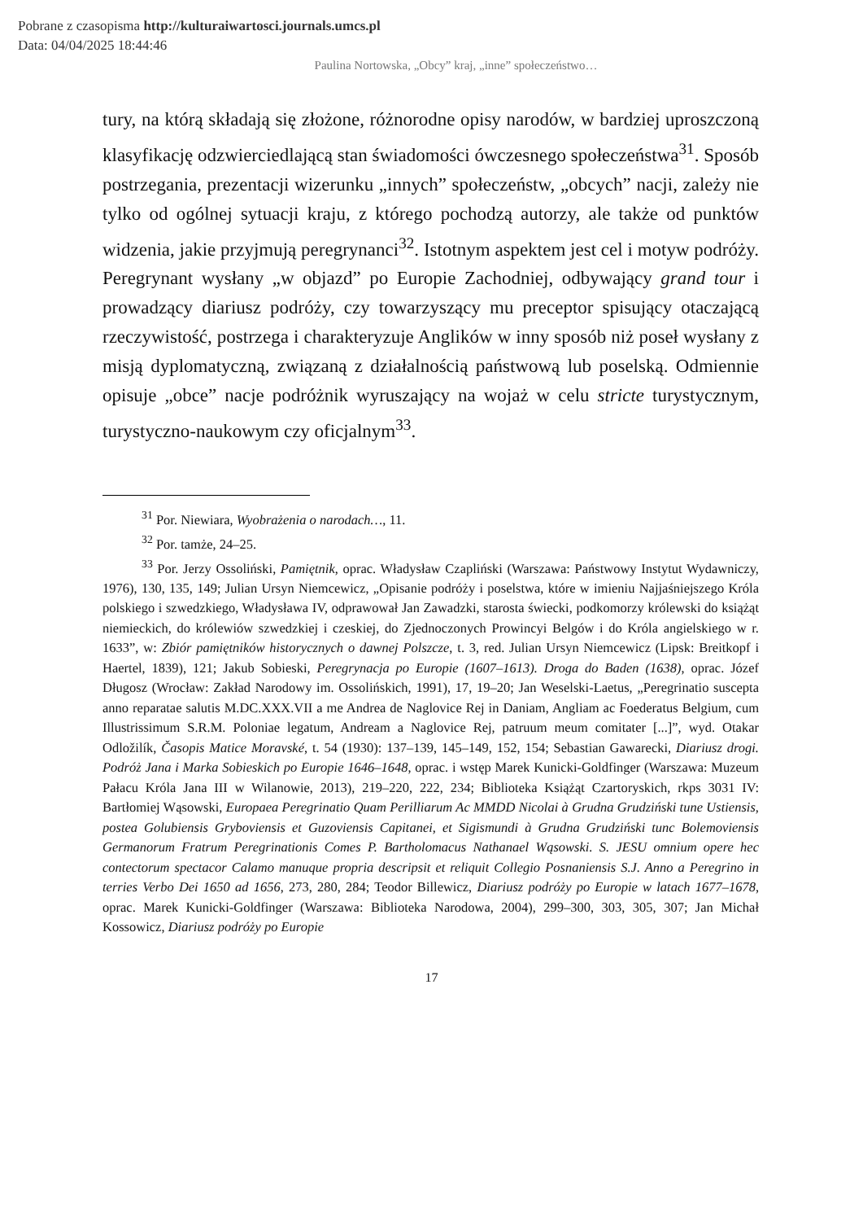Pobrane z czasopisma http://kulturaiwartosci.journals.umcs.pl
Data: 04/04/2025 18:44:46
Paulina Nortowska, „Obcy” kraj, „inne” społeczeństwo…
tury, na którą składają się złożone, różnorodne opisy narodów, w bardziej uproszczoną klasyfikację odzwierciedlającą stan świadomości ówczesnego społeczeństwa<sup>31</sup>. Sposób postrzegania, prezentacji wizerunku „innych” społeczeństw, „obcych” nacji, zależy nie tylko od ogólnej sytuacji kraju, z którego pochodzą autorzy, ale także od punktów widzenia, jakie przyjmują peregrynanci<sup>32</sup>. Istotnym aspektem jest cel i motyw podróży. Peregrynant wysłany „w objazd” po Europie Zachodniej, odbywający grand tour i prowadzący diariusz podróży, czy towarzyszący mu preceptor spisujący otaczającą rzeczywistość, postrzega i charakteryzuje Anglików w inny sposób niż poseł wysłany z misją dyplomatyczną, związaną z działalnością państwową lub poselską. Odmiennie opisuje „obce” nacje podróżnik wyruszający na wojaż w celu stricte turystycznym, turystyczno-naukowym czy oficjalnym<sup>33</sup>.
<sup>31</sup> Por. Niewiara, Wyobrażenia o narodach…, 11.
<sup>32</sup> Por. tamże, 24–25.
<sup>33</sup> Por. Jerzy Ossoliński, Pamiętnik, oprac. Władysław Czapliński (Warszawa: Państwowy Instytut Wydawniczy, 1976), 130, 135, 149; Julian Ursyn Niemcewicz, „Opisanie podróży i poselstwa, które w imieniu Najjaśniejszego Króla polskiego i szwedzkiego, Władysława IV, odprawował Jan Zawadzki, starosta świecki, podkomorzy królewski do książąt niemieckich, do królewiów szwedzkiej i czeskiej, do Zjednoczonych Prowincyi Belgów i do Króla angielskiego w r. 1633”, w: Zbiór pamiętników historycznych o dawnej Polszcze, t. 3, red. Julian Ursyn Niemcewicz (Lipsk: Breitkopf i Haertel, 1839), 121; Jakub Sobieski, Peregrynacja po Europie (1607–1613). Droga do Baden (1638), oprac. Józef Długosz (Wrocław: Zakład Narodowy im. Ossolińskich, 1991), 17, 19–20; Jan Weselski-Laetus, „Peregrinatio suscepta anno reparatae salutis M.DC.XXX.VII a me Andrea de Naglovice Rej in Daniam, Angliam ac Foederatus Belgium, cum Illustrissimum S.R.M. Poloniae legatum, Andream a Naglovice Rej, patruum meum comitater [...]”, wyd. Otakar Odložilík, Časopis Matice Moravské, t. 54 (1930): 137–139, 145–149, 152, 154; Sebastian Gawarecki, Diariusz drogi. Podróż Jana i Marka Sobieskich po Europie 1646–1648, oprac. i wstęp Marek Kunicki-Goldfinger (Warszawa: Muzeum Pałacu Króla Jana III w Wilanowie, 2013), 219–220, 222, 234; Biblioteka Książąt Czartoryskich, rkps 3031 IV: Bartłomiej Wąsowski, Europaea Peregrinatio Quam Perilliarum Ac MMDD Nicolai à Grudna Grudziński tune Ustiensis, postea Golubiensis Gryboviensis et Guzoviensis Capitanei, et Sigismundi à Grudna Grudziński tunc Bolemoviensis Germanorum Fratrum Peregrinationis Comes P. Bartholomacus Nathanael Wąsowski. S. JESU omnium opere hec contectorum spectacor Calamo manuque propria descripsit et reliquit Collegio Posnaniensis S.J. Anno a Peregrino in terries Verbo Dei 1650 ad 1656, 273, 280, 284; Teodor Billewicz, Diariusz podróży po Europie w latach 1677–1678, oprac. Marek Kunicki-Goldfinger (Warszawa: Biblioteka Narodowa, 2004), 299–300, 303, 305, 307; Jan Michał Kossowicz, Diariusz podróży po Europie
17